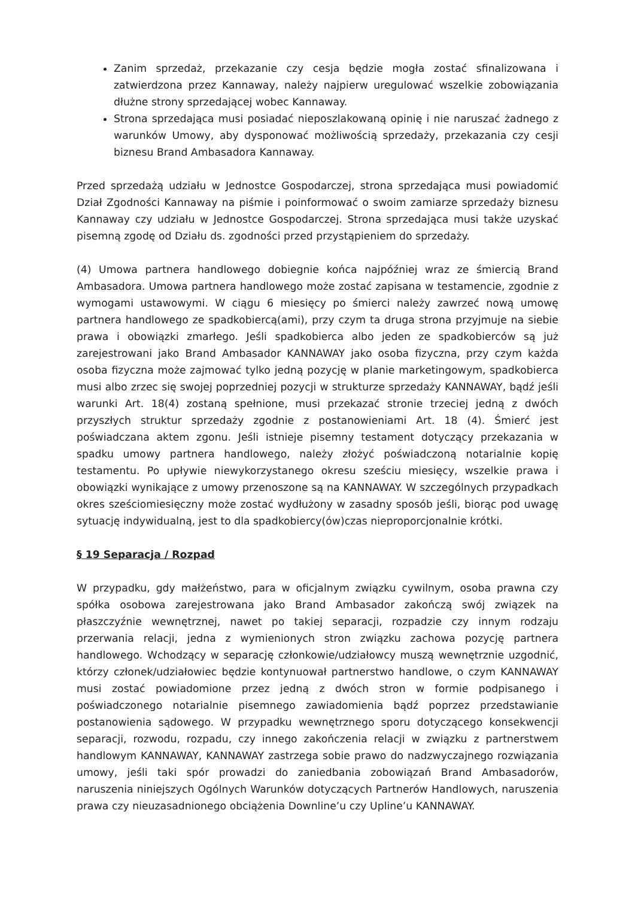Zanim sprzedaż, przekazanie czy cesja będzie mogła zostać sfinalizowana i zatwierdzona przez Kannaway, należy najpierw uregulować wszelkie zobowiązania dłużne strony sprzedającej wobec Kannaway.
Strona sprzedająca musi posiadać nieposzlakowaną opinię i nie naruszać żadnego z warunków Umowy, aby dysponować możliwością sprzedaży, przekazania czy cesji biznesu Brand Ambasadora Kannaway.
Przed sprzedażą udziału w Jednostce Gospodarczej, strona sprzedająca musi powiadomić Dział Zgodności Kannaway na piśmie i poinformować o swoim zamiarze sprzedaży biznesu Kannaway czy udziału w Jednostce Gospodarczej. Strona sprzedająca musi także uzyskać pisemną zgodę od Działu ds. zgodności przed przystąpieniem do sprzedaży.
(4) Umowa partnera handlowego dobiegnie końca najpóźniej wraz ze śmiercią Brand Ambasadora. Umowa partnera handlowego może zostać zapisana w testamencie, zgodnie z wymogami ustawowymi. W ciągu 6 miesięcy po śmierci należy zawrzeć nową umowę partnera handlowego ze spadkobiercą(ami), przy czym ta druga strona przyjmuje na siebie prawa i obowiązki zmarłego. Jeśli spadkobierca albo jeden ze spadkobierców są już zarejestrowani jako Brand Ambasador KANNAWAY jako osoba fizyczna, przy czym każda osoba fizyczna może zajmować tylko jedną pozycję w planie marketingowym, spadkobierca musi albo zrzec się swojej poprzedniej pozycji w strukturze sprzedaży KANNAWAY, bądź jeśli warunki Art. 18(4) zostaną spełnione, musi przekazać stronie trzeciej jedną z dwóch przyszłych struktur sprzedaży zgodnie z postanowieniami Art. 18 (4). Śmierć jest poświadczana aktem zgonu. Jeśli istnieje pisemny testament dotyczący przekazania w spadku umowy partnera handlowego, należy złożyć poświadczoną notarialnie kopię testamentu. Po upływie niewykorzystanego okresu sześciu miesięcy, wszelkie prawa i obowiązki wynikające z umowy przenoszone są na KANNAWAY. W szczególnych przypadkach okres sześciomiesięczny może zostać wydłużony w zasadny sposób jeśli, biorąc pod uwagę sytuację indywidualną, jest to dla spadkobiercy(ów)czas nieproporcjonalnie krótki.
§ 19 Separacja / Rozpad
W przypadku, gdy małżeństwo, para w oficjalnym związku cywilnym, osoba prawna czy spółka osobowa zarejestrowana jako Brand Ambasador zakończą swój związek na płaszczyźnie wewnętrznej, nawet po takiej separacji, rozpadzie czy innym rodzaju przerwania relacji, jedna z wymienionych stron związku zachowa pozycję partnera handlowego. Wchodzący w separację członkowie/udziałowcy muszą wewnętrznie uzgodnić, którzy członek/udziałowiec będzie kontynuował partnerstwo handlowe, o czym KANNAWAY musi zostać powiadomione przez jedną z dwóch stron w formie podpisanego i poświadczonego notarialnie pisemnego zawiadomienia bądź poprzez przedstawianie postanowienia sądowego. W przypadku wewnętrznego sporu dotyczącego konsekwencji separacji, rozwodu, rozpadu, czy innego zakończenia relacji w związku z partnerstwem handlowym KANNAWAY, KANNAWAY zastrzega sobie prawo do nadzwyczajnego rozwiązania umowy, jeśli taki spór prowadzi do zaniedbania zobowiązań Brand Ambasadorów, naruszenia niniejszych Ogólnych Warunków dotyczących Partnerów Handlowych, naruszenia prawa czy nieuzasadnionego obciążenia Downline’u czy Upline’u KANNAWAY.